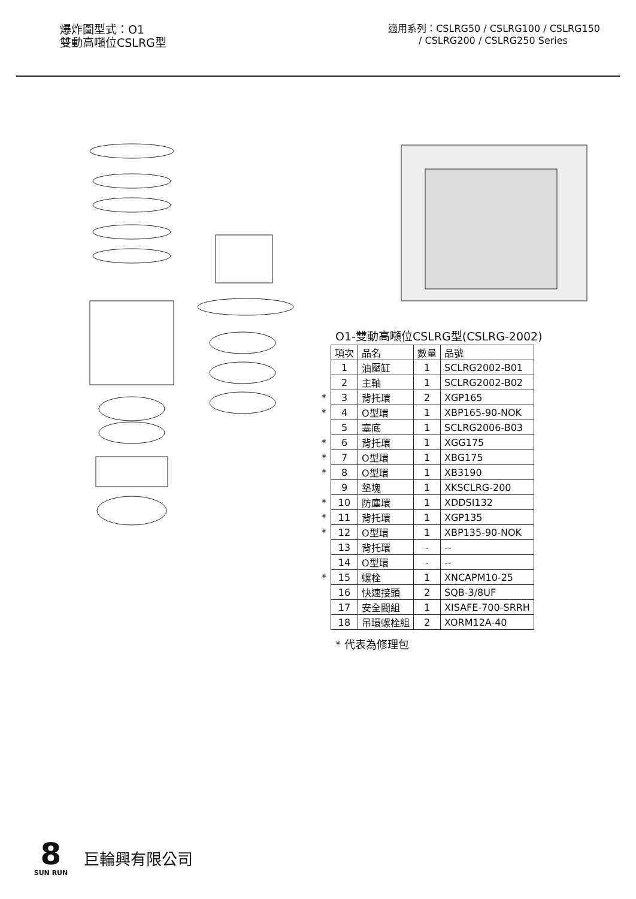爆炸圖型式：O1
雙動高噸位CSLRG型
適用系列：CSLRG50 / CSLRG100 / CSLRG150
/ CSLRG200 / CSLRG250 Series
O1-雙動高噸位CSLRG型(CSLRG-2002)
| | 項次 | 品名 | 數量 | 品號 |
| | 1 | 油壓缸 | 1 | SCLRG2002-B01 |
| | 2 | 主軸 | 1 | SCLRG2002-B02 |
| * | 3 | 背托環 | 2 | XGP165 |
| * | 4 | O型環 | 1 | XBP165-90-NOK |
| | 5 | 塞底 | 1 | SCLRG2006-B03 |
| * | 6 | 背托環 | 1 | XGG175 |
| * | 7 | O型環 | 1 | XBG175 |
| * | 8 | O型環 | 1 | XB3190 |
| | 9 | 墊塊 | 1 | XKSCLRG-200 |
| * | 10 | 防塵環 | 1 | XDDSI132 |
| * | 11 | 背托環 | 1 | XGP135 |
| * | 12 | O型環 | 1 | XBP135-90-NOK |
| | 13 | 背托環 | - | -- |
| | 14 | O型環 | - | -- |
| * | 15 | 螺栓 | 1 | XNCAPM10-25 |
| | 16 | 快速接頭 | 2 | SQB-3/8UF |
| | 17 | 安全閥組 | 1 | XISAFE-700-SRRH |
| | 18 | 吊環螺栓組 | 2 | XORM12A-40 |
* 代表為修理包
8
SUN RUN
巨輪興有限公司